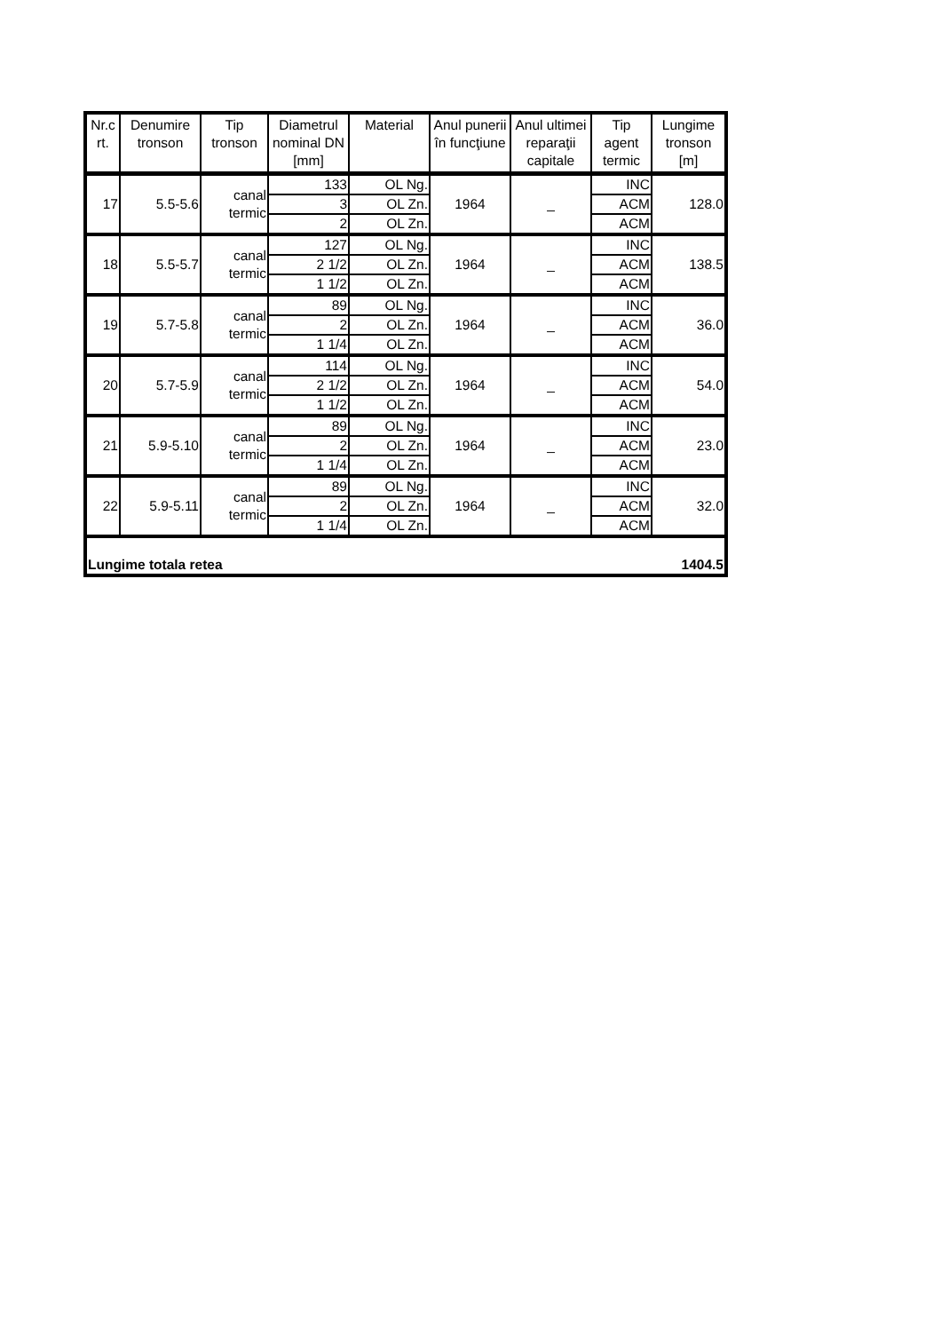| Nr.c rt. | Denumire tronson | Tip tronson | Diametrul nominal DN [mm] | Material | Anul punerii în funcţiune | Anul ultimei reparaţii capitale | Tip agent termic | Lungime tronson [m] |
| --- | --- | --- | --- | --- | --- | --- | --- | --- |
| 17 | 5.5-5.6 | canal termic | 133 | OL Ng. | 1964 | _ | INC | 128.0 |
| | | | 3 | OL Zn. | | | ACM | |
| | | | 2 | OL Zn. | | | ACM | |
| 18 | 5.5-5.7 | canal termic | 127 | OL Ng. | 1964 | _ | INC | 138.5 |
| | | | 2 1/2 | OL Zn. | | | ACM | |
| | | | 1 1/2 | OL Zn. | | | ACM | |
| 19 | 5.7-5.8 | canal termic | 89 | OL Ng. | 1964 | _ | INC | 36.0 |
| | | | 2 | OL Zn. | | | ACM | |
| | | | 1 1/4 | OL Zn. | | | ACM | |
| 20 | 5.7-5.9 | canal termic | 114 | OL Ng. | 1964 | _ | INC | 54.0 |
| | | | 2 1/2 | OL Zn. | | | ACM | |
| | | | 1 1/2 | OL Zn. | | | ACM | |
| 21 | 5.9-5.10 | canal termic | 89 | OL Ng. | 1964 | _ | INC | 23.0 |
| | | | 2 | OL Zn. | | | ACM | |
| | | | 1 1/4 | OL Zn. | | | ACM | |
| 22 | 5.9-5.11 | canal termic | 89 | OL Ng. | 1964 | _ | INC | 32.0 |
| | | | 2 | OL Zn. | | | ACM | |
| | | | 1 1/4 | OL Zn. | | | ACM | |
| Lungime totala retea | | | | | | | | 1404.5 |